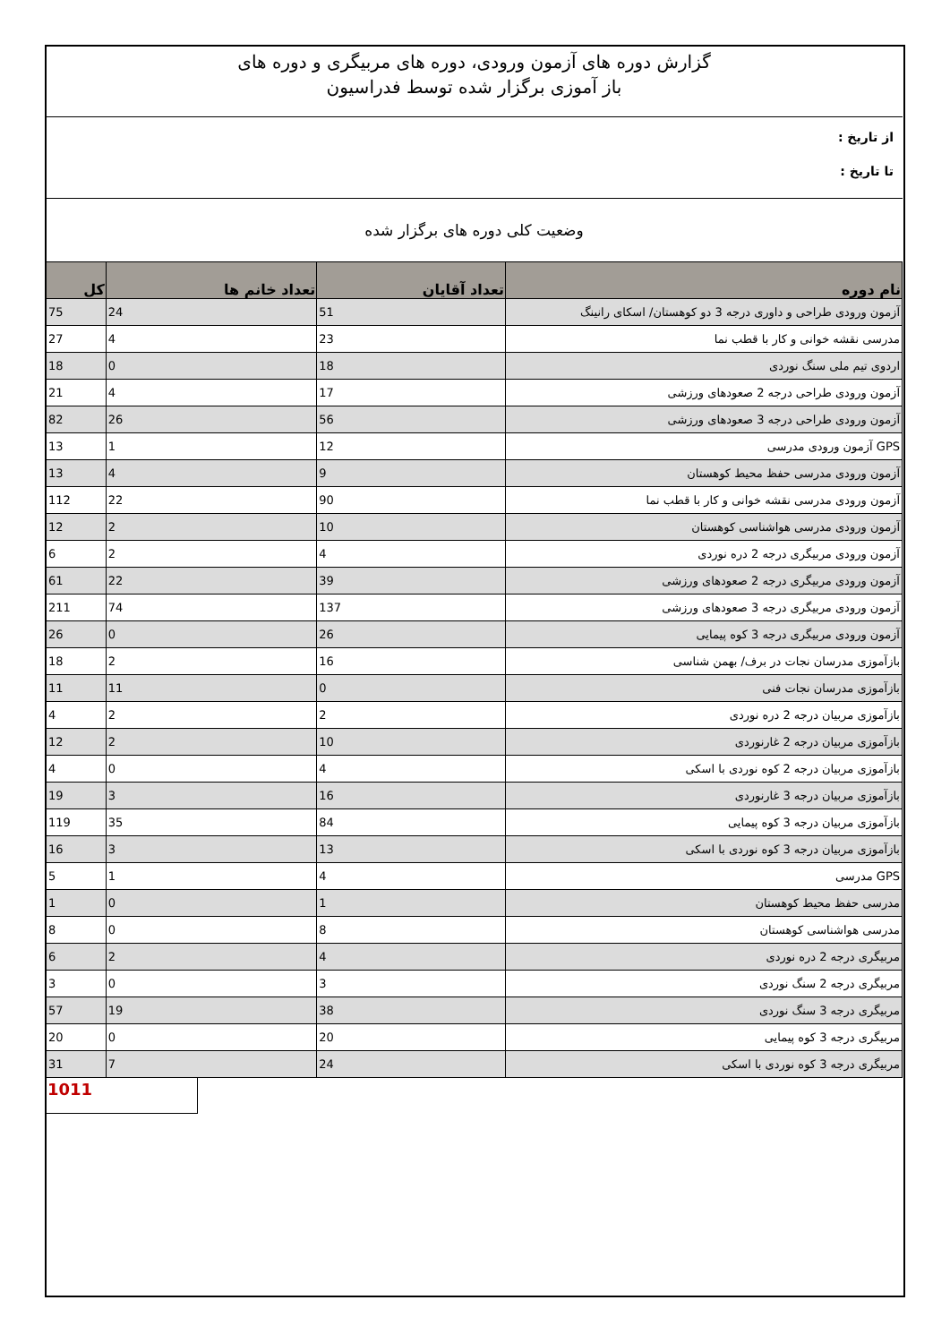گزارش دوره های آزمون ورودی، دوره های مربیگری و دوره های
باز آموزی برگزار شده توسط فدراسیون
از تاریخ :
تا تاریخ :
وضعیت کلی دوره های برگزار شده
| نام دوره | تعداد آقایان | تعداد خانم ها | کل |
| --- | --- | --- | --- |
| آزمون ورودی طراحی و داوری درجه 3 دو کوهستان/ اسکای رانینگ | 51 | 24 | 75 |
| مدرسی نقشه خوانی و کار با قطب نما | 23 | 4 | 27 |
| اردوی تیم ملی سنگ نوردی | 18 | 0 | 18 |
| آزمون ورودی طراحی درجه 2 صعودهای ورزشی | 17 | 4 | 21 |
| آزمون ورودی طراحی درجه 3 صعودهای ورزشی | 56 | 26 | 82 |
| GPS آزمون ورودی مدرسی | 12 | 1 | 13 |
| آزمون ورودی مدرسی حفظ محیط کوهستان | 9 | 4 | 13 |
| آزمون ورودی مدرسی نقشه خوانی و کار با قطب نما | 90 | 22 | 112 |
| آزمون ورودی مدرسی هواشناسی کوهستان | 10 | 2 | 12 |
| آزمون ورودی مربیگری درجه 2 دره نوردی | 4 | 2 | 6 |
| آزمون ورودی مربیگری درجه 2 صعودهای ورزشی | 39 | 22 | 61 |
| آزمون ورودی مربیگری درجه 3 صعودهای ورزشی | 137 | 74 | 211 |
| آزمون ورودی مربیگری درجه 3 کوه پیمایی | 26 | 0 | 26 |
| بازآموزی مدرسان نجات در برف/ بهمن شناسی | 16 | 2 | 18 |
| بازآموزی مدرسان نجات فنی | 0 | 11 | 11 |
| بازآموزی مربیان درجه 2 دره نوردی | 2 | 2 | 4 |
| بازآموزی مربیان درجه 2 غارنوردی | 10 | 2 | 12 |
| بازآموزی مربیان درجه 2 کوه نوردی با اسکی | 4 | 0 | 4 |
| بازآموزی مربیان درجه 3 غارنوردی | 16 | 3 | 19 |
| بازآموزی مربیان درجه 3 کوه پیمایی | 84 | 35 | 119 |
| بازآموزی مربیان درجه 3 کوه نوردی با اسکی | 13 | 3 | 16 |
| GPS مدرسی | 4 | 1 | 5 |
| مدرسی حفظ محیط کوهستان | 1 | 0 | 1 |
| مدرسی هواشناسی کوهستان | 8 | 0 | 8 |
| مربیگری درجه 2 دره نوردی | 4 | 2 | 6 |
| مربیگری درجه 2 سنگ نوردی | 3 | 0 | 3 |
| مربیگری درجه 3 سنگ نوردی | 38 | 19 | 57 |
| مربیگری درجه 3 کوه پیمایی | 20 | 0 | 20 |
| مربیگری درجه 3 کوه نوردی با اسکی | 24 | 7 | 31 |
1011